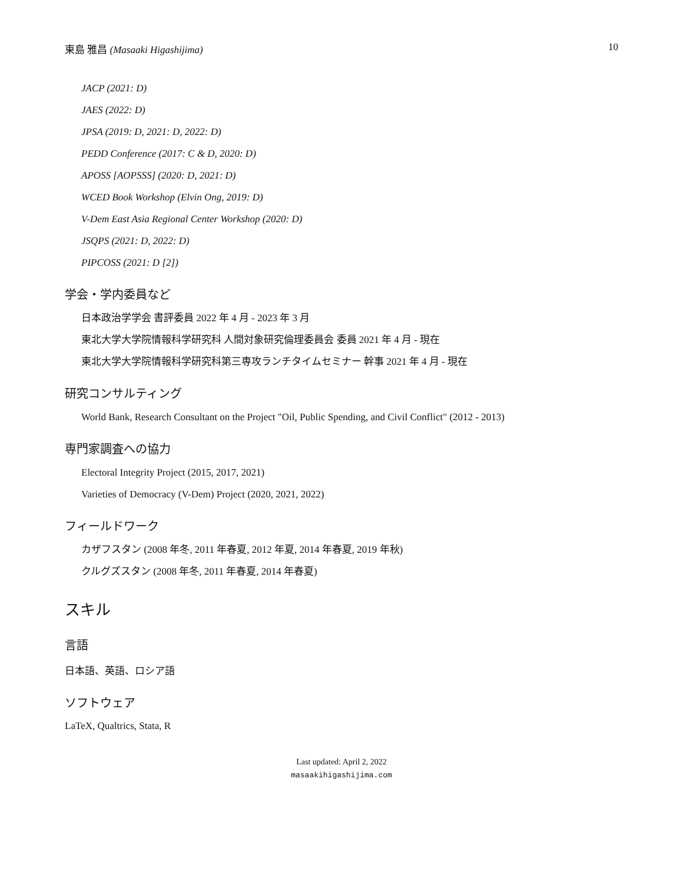東島 雅昌 (Masaaki Higashijima) 10
JACP (2021: D)
JAES (2022: D)
JPSA (2019: D, 2021: D, 2022: D)
PEDD Conference (2017: C & D, 2020: D)
APOSS [AOPSSS] (2020: D, 2021: D)
WCED Book Workshop (Elvin Ong, 2019: D)
V-Dem East Asia Regional Center Workshop (2020: D)
JSQPS (2021: D, 2022: D)
PIPCOSS (2021: D [2])
学会・学内委員など
日本政治学学会 書評委員 2022 年 4 月 - 2023 年 3 月
東北大学大学院情報科学研究科 人間対象研究倫理委員会 委員 2021 年 4 月 - 現在
東北大学大学院情報科学研究科第三専攻ランチタイムセミナー 幹事 2021 年 4 月 - 現在
研究コンサルティング
World Bank, Research Consultant on the Project "Oil, Public Spending, and Civil Conflict" (2012 - 2013)
専門家調査への協力
Electoral Integrity Project (2015, 2017, 2021)
Varieties of Democracy (V-Dem) Project (2020, 2021, 2022)
フィールドワーク
カザフスタン (2008 年冬, 2011 年春夏, 2012 年夏, 2014 年春夏, 2019 年秋)
クルグズスタン (2008 年冬, 2011 年春夏, 2014 年春夏)
スキル
言語
日本語、英語、ロシア語
ソフトウェア
LaTeX, Qualtrics, Stata, R
Last updated: April 2, 2022
masaakihigashijima.com